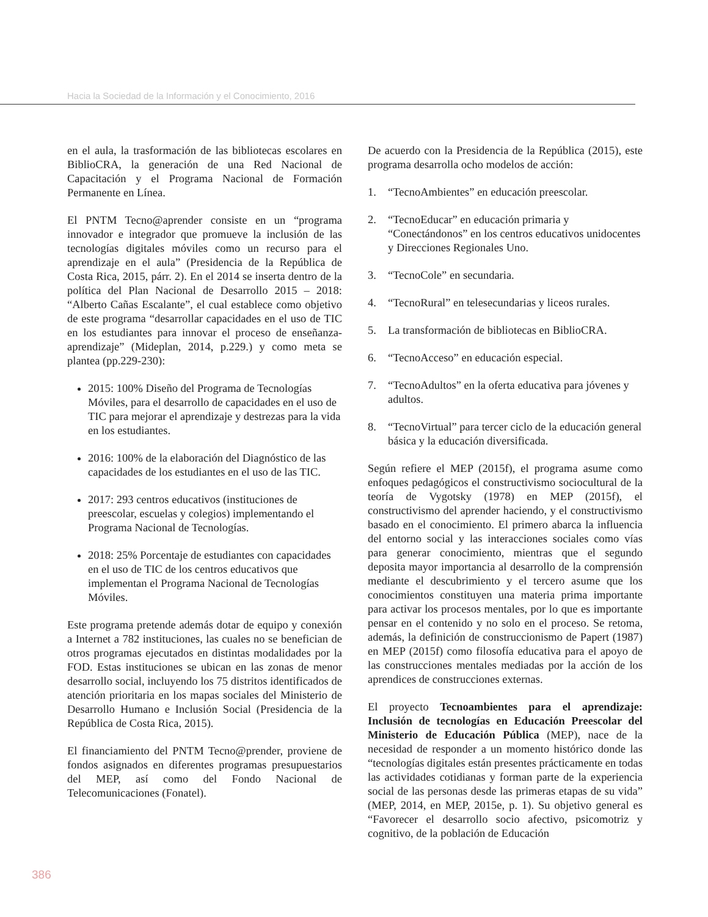Hacia la Sociedad de la Información y el Conocimiento, 2016
en el aula, la trasformación de las bibliotecas escolares en BiblioCRA, la generación de una Red Nacional de Capacitación y el Programa Nacional de Formación Permanente en Línea.
El PNTM Tecno@aprender consiste en un “programa innovador e integrador que promueve la inclusión de las tecnologías digitales móviles como un recurso para el aprendizaje en el aula” (Presidencia de la República de Costa Rica, 2015, párr. 2). En el 2014 se inserta dentro de la política del Plan Nacional de Desarrollo 2015 – 2018: “Alberto Cañas Escalante”, el cual establece como objetivo de este programa “desarrollar capacidades en el uso de TIC en los estudiantes para innovar el proceso de enseñanza-aprendizaje” (Mideplan, 2014, p.229.) y como meta se plantea (pp.229-230):
2015: 100% Diseño del Programa de Tecnologías Móviles, para el desarrollo de capacidades en el uso de TIC para mejorar el aprendizaje y destrezas para la vida en los estudiantes.
2016: 100% de la elaboración del Diagnóstico de las capacidades de los estudiantes en el uso de las TIC.
2017: 293 centros educativos (instituciones de preescolar, escuelas y colegios) implementando el Programa Nacional de Tecnologías.
2018: 25% Porcentaje de estudiantes con capacidades en el uso de TIC de los centros educativos que implementan el Programa Nacional de Tecnologías Móviles.
Este programa pretende además dotar de equipo y conexión a Internet a 782 instituciones, las cuales no se benefician de otros programas ejecutados en distintas modalidades por la FOD. Estas instituciones se ubican en las zonas de menor desarrollo social, incluyendo los 75 distritos identificados de atención prioritaria en los mapas sociales del Ministerio de Desarrollo Humano e Inclusión Social (Presidencia de la República de Costa Rica, 2015).
El financiamiento del PNTM Tecno@prender, proviene de fondos asignados en diferentes programas presupuestarios del MEP, así como del Fondo Nacional de Telecomunicaciones (Fonatel).
De acuerdo con la Presidencia de la República (2015), este programa desarrolla ocho modelos de acción:
1. “TecnoAmbientes” en educación preescolar.
2. “TecnoEducar” en educación primaria y “Conectándonos” en los centros educativos unidocentes y Direcciones Regionales Uno.
3. “TecnoCole” en secundaria.
4. “TecnoRural” en telesecundarias y liceos rurales.
5. La transformación de bibliotecas en BiblioCRA.
6. “TecnoAcceso” en educación especial.
7. “TecnoAdultos” en la oferta educativa para jóvenes y adultos.
8. “TecnoVirtual” para tercer ciclo de la educación general básica y la educación diversificada.
Según refiere el MEP (2015f), el programa asume como enfoques pedagógicos el constructivismo sociocultural de la teoría de Vygotsky (1978) en MEP (2015f), el constructivismo del aprender haciendo, y el constructivismo basado en el conocimiento. El primero abarca la influencia del entorno social y las interacciones sociales como vías para generar conocimiento, mientras que el segundo deposita mayor importancia al desarrollo de la comprensión mediante el descubrimiento y el tercero asume que los conocimientos constituyen una materia prima importante para activar los procesos mentales, por lo que es importante pensar en el contenido y no solo en el proceso. Se retoma, además, la definición de construccionismo de Papert (1987) en MEP (2015f) como filosofía educativa para el apoyo de las construcciones mentales mediadas por la acción de los aprendices de construcciones externas.
El proyecto Tecnoambientes para el aprendizaje: Inclusión de tecnologías en Educación Preescolar del Ministerio de Educación Pública (MEP), nace de la necesidad de responder a un momento histórico donde las “tecnologías digitales están presentes prácticamente en todas las actividades cotidianas y forman parte de la experiencia social de las personas desde las primeras etapas de su vida” (MEP, 2014, en MEP, 2015e, p. 1). Su objetivo general es “Favorecer el desarrollo socio afectivo, psicomotriz y cognitivo, de la población de Educación
386